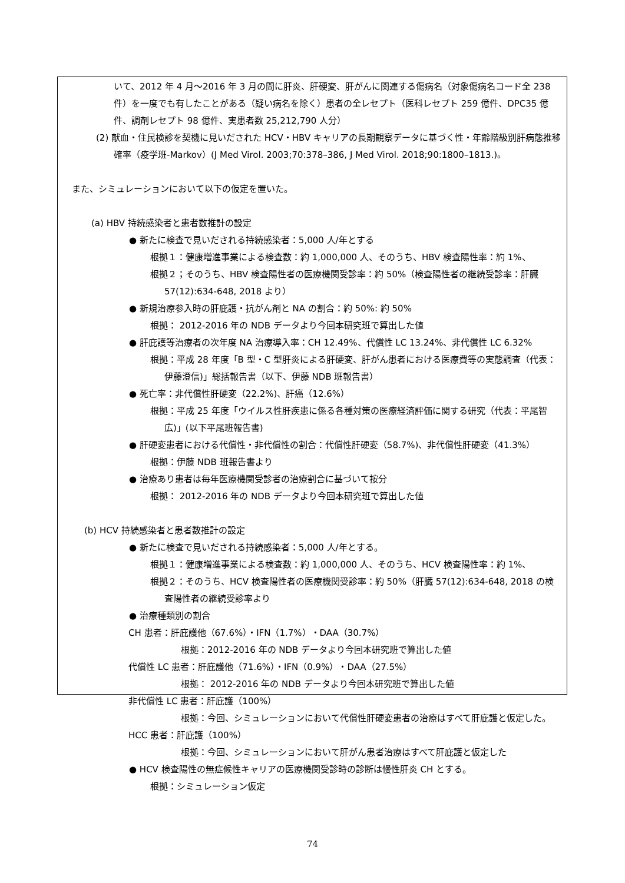いて、2012 年 4 月〜2016 年 3 月の間に肝炎、肝硬変、肝がんに関連する傷病名（対象傷病名コード全 238 件）を一度でも有したことがある（疑い病名を除く）患者の全レセプト（医科レセプト 259 億件、DPC35 億件、調剤レセプト 98 億件、実患者数 25,212,790 人分）
(2) 献血・住民検診を契機に見いだされた HCV・HBV キャリアの長期観察データに基づく性・年齢階級別肝病態推移確率（疫学班-Markov）(J Med Virol. 2003;70:378–386, J Med Virol. 2018;90:1800–1813.)。
また、シミュレーションにおいて以下の仮定を置いた。
(a) HBV 持続感染者と患者数推計の設定
● 新たに検査で見いだされる持続感染者：5,000 人/年とする
根拠１：健康増進事業による検査数：約 1,000,000 人、そのうち、HBV 検査陽性率：約 1%、
根拠２；そのうち、HBV 検査陽性者の医療機関受診率：約 50%（検査陽性者の継続受診率：肝臓 57(12):634-648, 2018 より）
● 新規治療参入時の肝庇護・抗がん剤と NA の割合：約 50%: 約 50%
根拠： 2012-2016 年の NDB データより今回本研究班で算出した値
● 肝庇護等治療者の次年度 NA 治療導入率：CH 12.49%、代償性 LC 13.24%、非代償性 LC 6.32%
根拠：平成 28 年度「B 型・C 型肝炎による肝硬変、肝がん患者における医療費等の実態調査（代表：伊藤澄信)」総括報告書（以下、伊藤 NDB 班報告書）
● 死亡率：非代償性肝硬変（22.2%)、肝癌（12.6%）
根拠：平成 25 年度「ウイルス性肝疾患に係る各種対策の医療経済評価に関する研究（代表：平尾智広)」(以下平尾班報告書)
● 肝硬変患者における代償性・非代償性の割合：代償性肝硬変（58.7%)、非代償性肝硬変（41.3%）
根拠：伊藤 NDB 班報告書より
● 治療あり患者は毎年医療機関受診者の治療割合に基づいて按分
根拠： 2012-2016 年の NDB データより今回本研究班で算出した値
(b) HCV 持続感染者と患者数推計の設定
● 新たに検査で見いだされる持続感染者：5,000 人/年とする。
根拠１：健康増進事業による検査数：約 1,000,000 人、そのうち、HCV 検査陽性率：約 1%、
根拠２：そのうち、HCV 検査陽性者の医療機関受診率：約 50%（肝臓 57(12):634-648, 2018 の検査陽性者の継続受診率より
● 治療種類別の割合
CH 患者：肝庇護他（67.6%）・IFN（1.7%）・DAA（30.7%）
根拠：2012-2016 年の NDB データより今回本研究班で算出した値
代償性 LC 患者：肝庇護他（71.6%）・IFN（0.9%）・DAA（27.5%）
根拠： 2012-2016 年の NDB データより今回本研究班で算出した値
非代償性 LC 患者：肝庇護（100%）
根拠：今回、シミュレーションにおいて代償性肝硬変患者の治療はすべて肝庇護と仮定した。
HCC 患者：肝庇護（100%）
根拠：今回、シミュレーションにおいて肝がん患者治療はすべて肝庇護と仮定した
● HCV 検査陽性の無症候性キャリアの医療機関受診時の診断は慢性肝炎 CH とする。
根拠：シミュレーション仮定
74